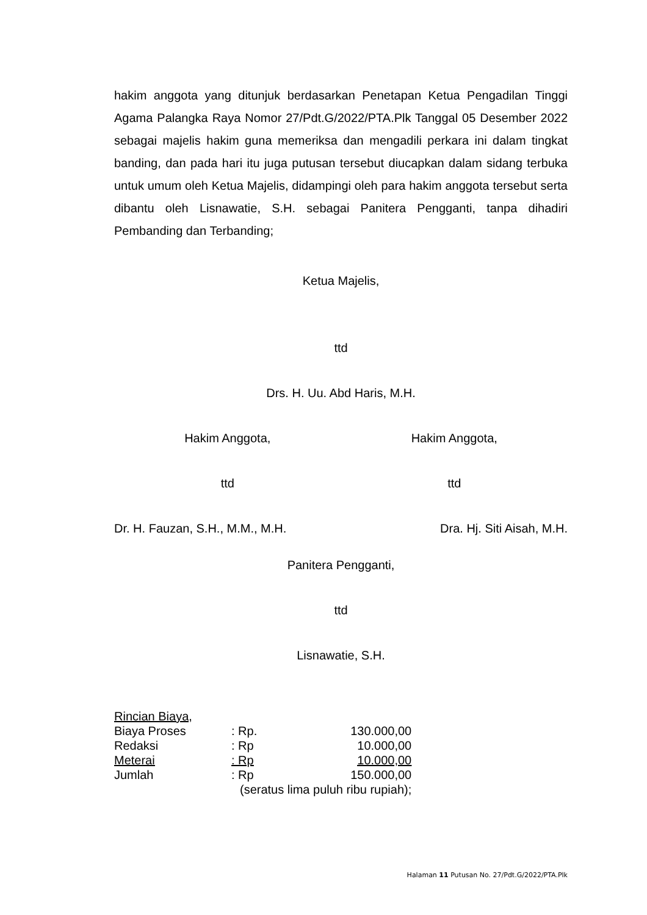hakim anggota yang ditunjuk berdasarkan Penetapan Ketua Pengadilan Tinggi Agama Palangka Raya Nomor 27/Pdt.G/2022/PTA.Plk Tanggal 05 Desember 2022 sebagai majelis hakim guna memeriksa dan mengadili perkara ini dalam tingkat banding, dan pada hari itu juga putusan tersebut diucapkan dalam sidang terbuka untuk umum oleh Ketua Majelis, didampingi oleh para hakim anggota tersebut serta dibantu oleh Lisnawatie, S.H. sebagai Panitera Pengganti, tanpa dihadiri Pembanding dan Terbanding;
Ketua Majelis,
ttd
Drs. H. Uu. Abd Haris, M.H.
Hakim Anggota, Hakim Anggota,
ttd ttd
Dr. H. Fauzan, S.H., M.M., M.H.
Dra. Hj. Siti Aisah, M.H.
Panitera Pengganti,
ttd
Lisnawatie, S.H.
| Rincian Biaya, | | |
| Biaya Proses | : Rp. | 130.000,00 |
| Redaksi | : Rp | 10.000,00 |
| Meterai | : Rp | 10.000,00 |
| Jumlah | : Rp | 150.000,00 |
| | (seratus lima puluh ribu rupiah); | |
Halaman 11 Putusan No. 27/Pdt.G/2022/PTA.Plk